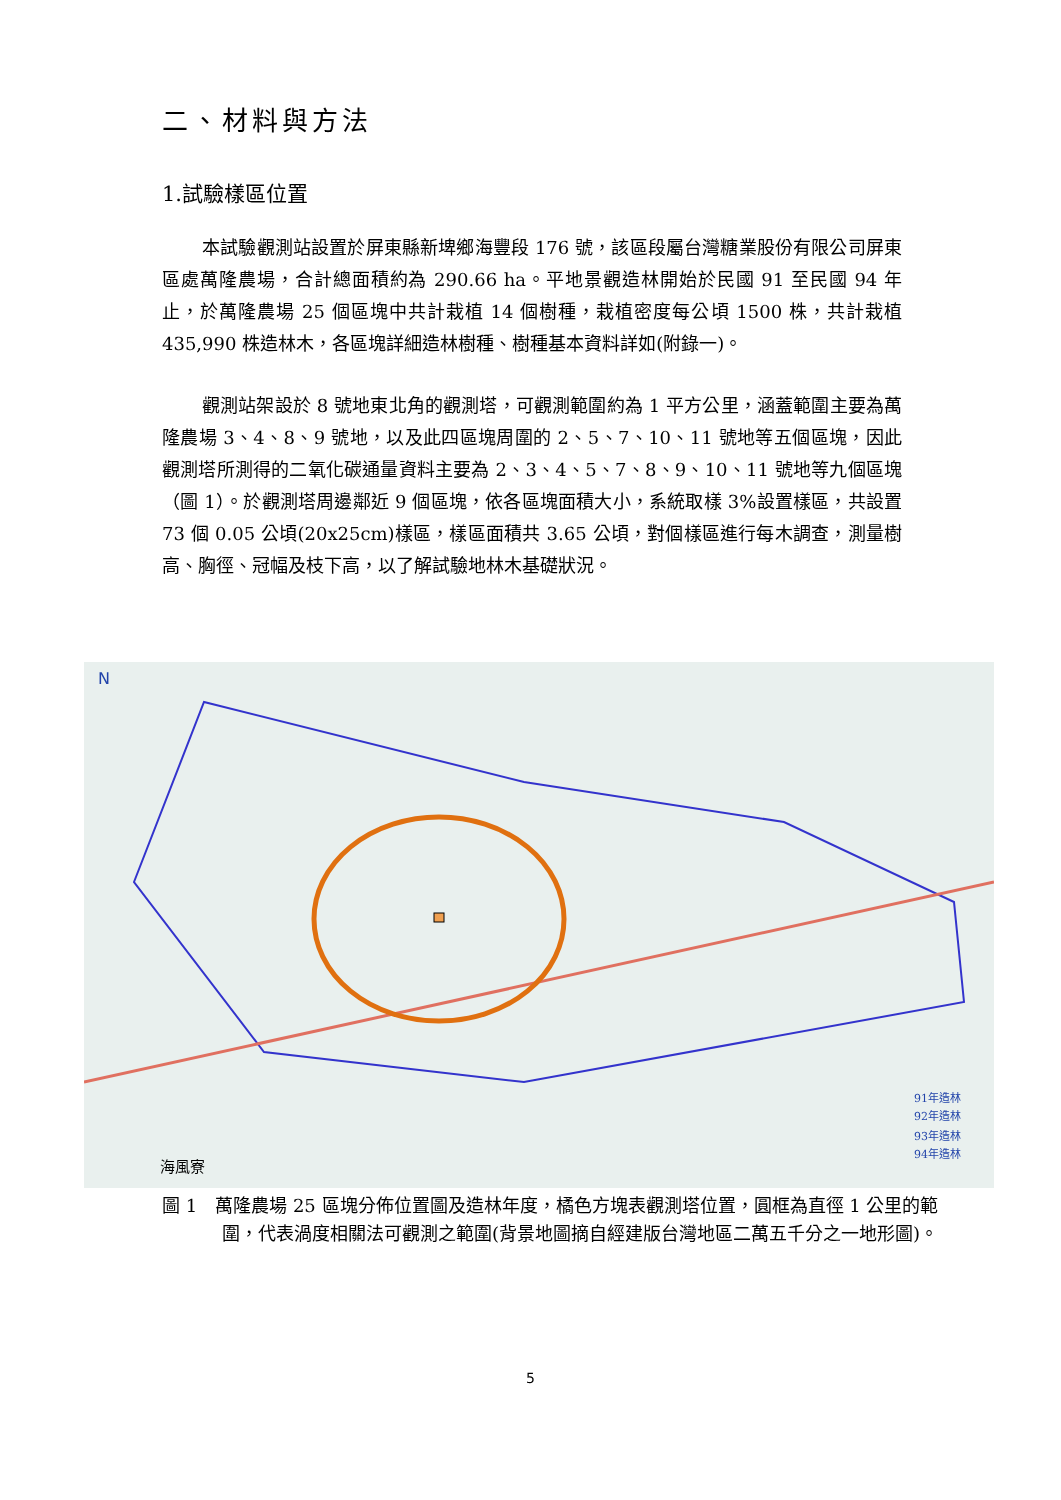二、材料與方法
1.試驗樣區位置
本試驗觀測站設置於屏東縣新埤鄉海豐段 176 號，該區段屬台灣糖業股份有限公司屏東區處萬隆農場，合計總面積約為 290.66 ha。平地景觀造林開始於民國 91 至民國 94 年止，於萬隆農場 25 個區塊中共計栽植 14 個樹種，栽植密度每公頃 1500 株，共計栽植 435,990 株造林木，各區塊詳細造林樹種、樹種基本資料詳如(附錄一)。
觀測站架設於 8 號地東北角的觀測塔，可觀測範圍約為 1 平方公里，涵蓋範圍主要為萬隆農場 3、4、8、9 號地，以及此四區塊周圍的 2、5、7、10、11 號地等五個區塊，因此觀測塔所測得的二氧化碳通量資料主要為 2、3、4、5、7、8、9、10、11 號地等九個區塊（圖 1）。於觀測塔周邊鄰近 9 個區塊，依各區塊面積大小，系統取樣 3%設置樣區，共設置 73 個 0.05 公頃(20x25cm)樣區，樣區面積共 3.65 公頃，對個樣區進行每木調查，測量樹高、胸徑、冠幅及枝下高，以了解試驗地林木基礎狀況。
N
91年造林
92年造林
93年造林
94年造林
海風寮
圖 1　萬隆農場 25 區塊分佈位置圖及造林年度，橘色方塊表觀測塔位置，圓框為直徑 1 公里的範圍，代表渦度相關法可觀測之範圍(背景地圖摘自經建版台灣地區二萬五千分之一地形圖)。
5